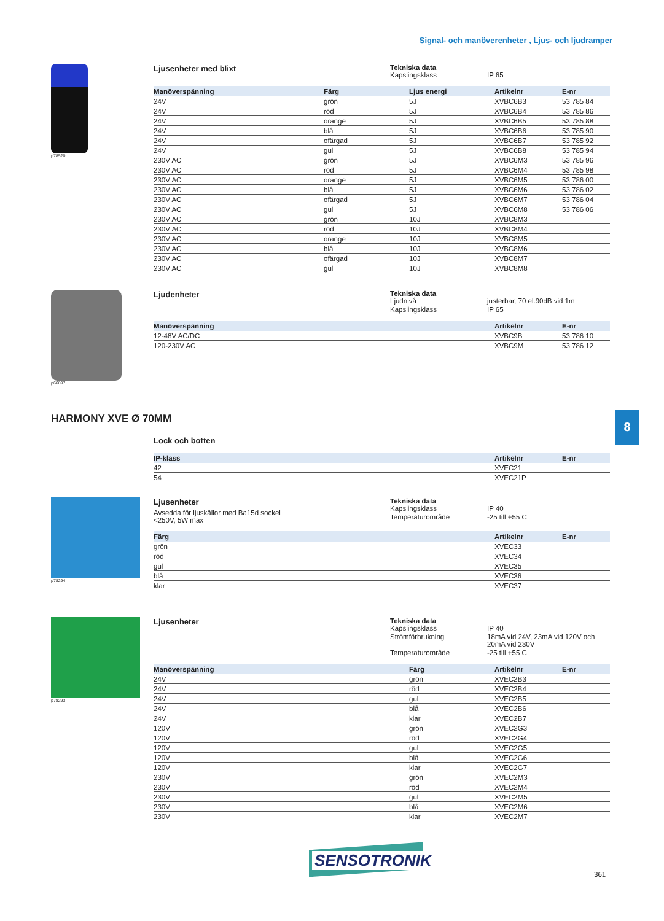Signal- och manöverenheter , Ljus- och ljudramper
p78520
Ljusenheter med blixt Tekniska data
Kapslingsklass IP 65
| Manöverspänning | Färg | Ljus energi | Artikelnr | E-nr |
| --- | --- | --- | --- | --- |
| 24V | grön | 5J | XVBC6B3 | 53 785 84 |
| 24V | röd | 5J | XVBC6B4 | 53 785 86 |
| 24V | orange | 5J | XVBC6B5 | 53 785 88 |
| 24V | blå | 5J | XVBC6B6 | 53 785 90 |
| 24V | ofärgad | 5J | XVBC6B7 | 53 785 92 |
| 24V | gul | 5J | XVBC6B8 | 53 785 94 |
| 230V AC | grön | 5J | XVBC6M3 | 53 785 96 |
| 230V AC | röd | 5J | XVBC6M4 | 53 785 98 |
| 230V AC | orange | 5J | XVBC6M5 | 53 786 00 |
| 230V AC | blå | 5J | XVBC6M6 | 53 786 02 |
| 230V AC | ofärgad | 5J | XVBC6M7 | 53 786 04 |
| 230V AC | gul | 5J | XVBC6M8 | 53 786 06 |
| 230V AC | grön | 10J | XVBC8M3 | |
| 230V AC | röd | 10J | XVBC8M4 | |
| 230V AC | orange | 10J | XVBC8M5 | |
| 230V AC | blå | 10J | XVBC8M6 | |
| 230V AC | ofärgad | 10J | XVBC8M7 | |
| 230V AC | gul | 10J | XVBC8M8 | |
p66897
Ljudenheter Tekniska data
Ljudnivå justerbar, 70 el.90dB vid 1m Kapslingsklass IP 65
| Manöverspänning | Artikelnr | E-nr |
| --- | --- | --- |
| 12-48V AC/DC | XVBC9B | 53 786 10 |
| 120-230V AC | XVBC9M | 53 786 12 |
8
HARMONY XVE Ø 70MM
Lock och botten
| IP-klass | Artikelnr | E-nr |
| --- | --- | --- |
| 42 | XVEC21 | |
| 54 | XVEC21P | |
p78294
Ljusenheter
Avsedda för ljuskällor med Ba15d sockel
<250V, 5W max
Tekniska data
Kapslingsklass IP 40 Temperaturområde -25 till +55 C
| Färg | Artikelnr | E-nr |
| --- | --- | --- |
| grön | XVEC33 | |
| röd | XVEC34 | |
| gul | XVEC35 | |
| blå | XVEC36 | |
| klar | XVEC37 | |
p78293
Ljusenheter Tekniska data
Kapslingsklass IP 40 Strömförbrukning 18mA vid 24V, 23mA vid 120V och 20mA vid 230V Temperaturområde -25 till +55 C
| Manöverspänning | Färg | Artikelnr | E-nr |
| --- | --- | --- | --- |
| 24V | grön | XVEC2B3 | |
| 24V | röd | XVEC2B4 | |
| 24V | gul | XVEC2B5 | |
| 24V | blå | XVEC2B6 | |
| 24V | klar | XVEC2B7 | |
| 120V | grön | XVEC2G3 | |
| 120V | röd | XVEC2G4 | |
| 120V | gul | XVEC2G5 | |
| 120V | blå | XVEC2G6 | |
| 120V | klar | XVEC2G7 | |
| 230V | grön | XVEC2M3 | |
| 230V | röd | XVEC2M4 | |
| 230V | gul | XVEC2M5 | |
| 230V | blå | XVEC2M6 | |
| 230V | klar | XVEC2M7 | |
SENSOTRONIK
361